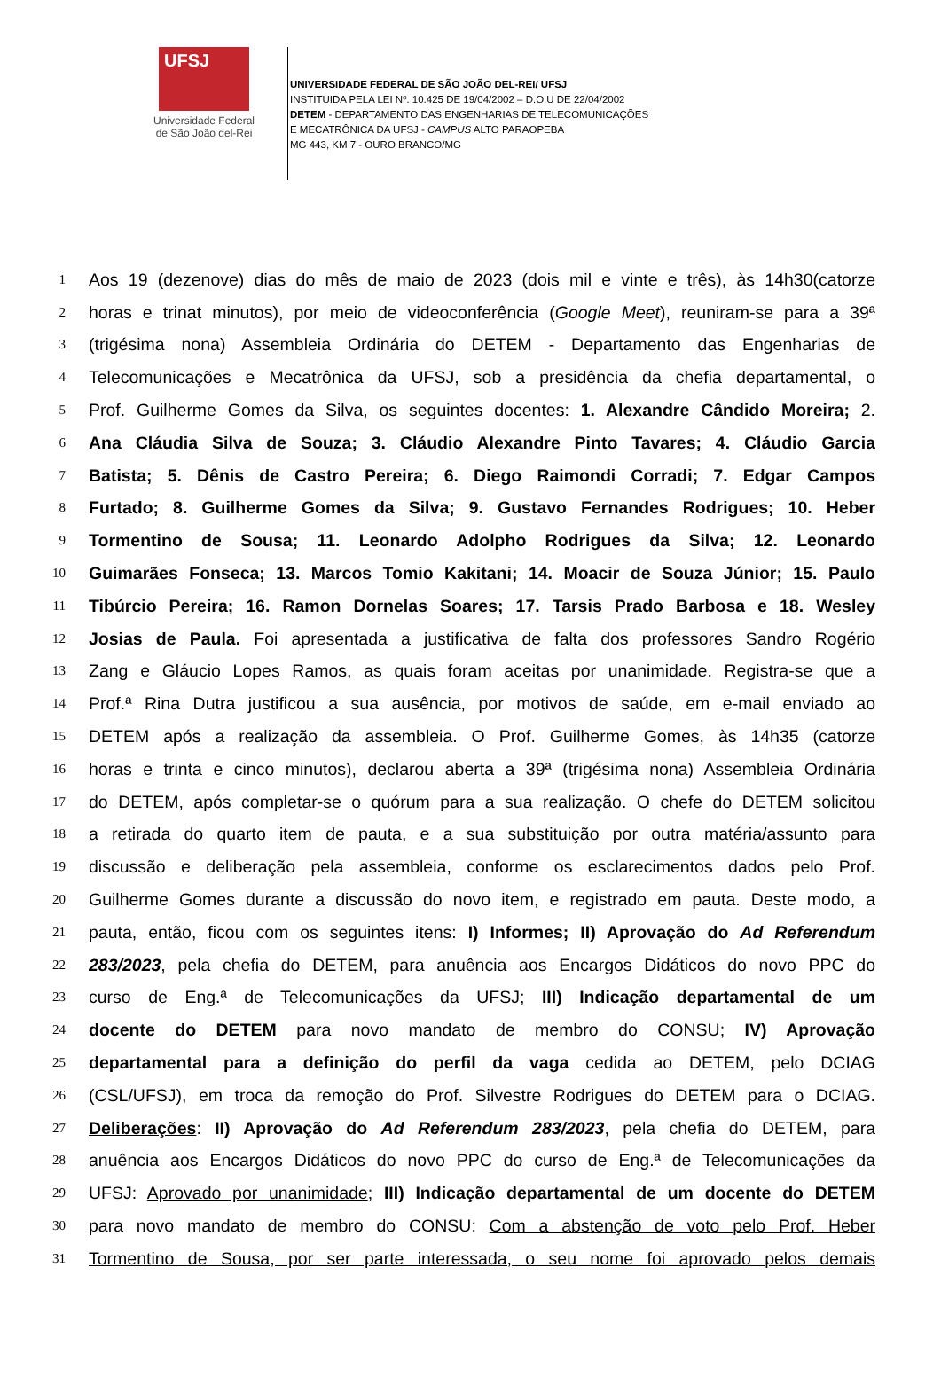UFSJ
Universidade Federal
de São João del-Rei
UNIVERSIDADE FEDERAL DE SÃO JOÃO DEL-REI/ UFSJ
INSTITUIDA PELA LEI Nº. 10.425 DE 19/04/2002 – D.O.U DE 22/04/2002
DETEM - DEPARTAMENTO DAS ENGENHARIAS DE TELECOMUNICAÇÕES
E MECATRÔNICA DA UFSJ - CAMPUS ALTO PARAOPEBA
MG 443, KM 7 - OURO BRANCO/MG
1 Aos 19 (dezenove) dias do mês de maio de 2023 (dois mil e vinte e três), às 14h30(catorze
2 horas e trinat minutos), por meio de videoconferência (Google Meet), reuniram-se para a 39ª
3 (trigésima nona) Assembleia Ordinária do DETEM - Departamento das Engenharias de
4 Telecomunicações e Mecatrônica da UFSJ, sob a presidência da chefia departamental, o
5 Prof. Guilherme Gomes da Silva, os seguintes docentes: 1. Alexandre Cândido Moreira; 2.
6 Ana Cláudia Silva de Souza; 3. Cláudio Alexandre Pinto Tavares; 4. Cláudio Garcia
7 Batista; 5. Dênis de Castro Pereira; 6. Diego Raimondi Corradi; 7. Edgar Campos
8 Furtado; 8. Guilherme Gomes da Silva; 9. Gustavo Fernandes Rodrigues; 10. Heber
9 Tormentino de Sousa; 11. Leonardo Adolpho Rodrigues da Silva; 12. Leonardo
10 Guimarães Fonseca; 13. Marcos Tomio Kakitani; 14. Moacir de Souza Júnior; 15. Paulo
11 Tibúrcio Pereira; 16. Ramon Dornelas Soares; 17. Tarsis Prado Barbosa e 18. Wesley
12 Josias de Paula. Foi apresentada a justificativa de falta dos professores Sandro Rogério
13 Zang e Gláucio Lopes Ramos, as quais foram aceitas por unanimidade. Registra-se que a
14 Prof.ª Rina Dutra justificou a sua ausência, por motivos de saúde, em e-mail enviado ao
15 DETEM após a realização da assembleia. O Prof. Guilherme Gomes, às 14h35 (catorze
16 horas e trinta e cinco minutos), declarou aberta a 39ª (trigésima nona) Assembleia Ordinária
17 do DETEM, após completar-se o quórum para a sua realização. O chefe do DETEM solicitou
18 a retirada do quarto item de pauta, e a sua substituição por outra matéria/assunto para
19 discussão e deliberação pela assembleia, conforme os esclarecimentos dados pelo Prof.
20 Guilherme Gomes durante a discussão do novo item, e registrado em pauta. Deste modo, a
21 pauta, então, ficou com os seguintes itens: I) Informes; II) Aprovação do Ad Referendum
22 283/2023, pela chefia do DETEM, para anuência aos Encargos Didáticos do novo PPC do
23 curso de Eng.ª de Telecomunicações da UFSJ; III) Indicação departamental de um
24 docente do DETEM para novo mandato de membro do CONSU; IV) Aprovação
25 departamental para a definição do perfil da vaga cedida ao DETEM, pelo DCIAG
26 (CSL/UFSJ), em troca da remoção do Prof. Silvestre Rodrigues do DETEM para o DCIAG.
27 Deliberações: II) Aprovação do Ad Referendum 283/2023, pela chefia do DETEM, para
28 anuência aos Encargos Didáticos do novo PPC do curso de Eng.ª de Telecomunicações da
29 UFSJ: Aprovado por unanimidade; III) Indicação departamental de um docente do DETEM
30 para novo mandato de membro do CONSU: Com a abstenção de voto pelo Prof. Heber
31 Tormentino de Sousa, por ser parte interessada, o seu nome foi aprovado pelos demais